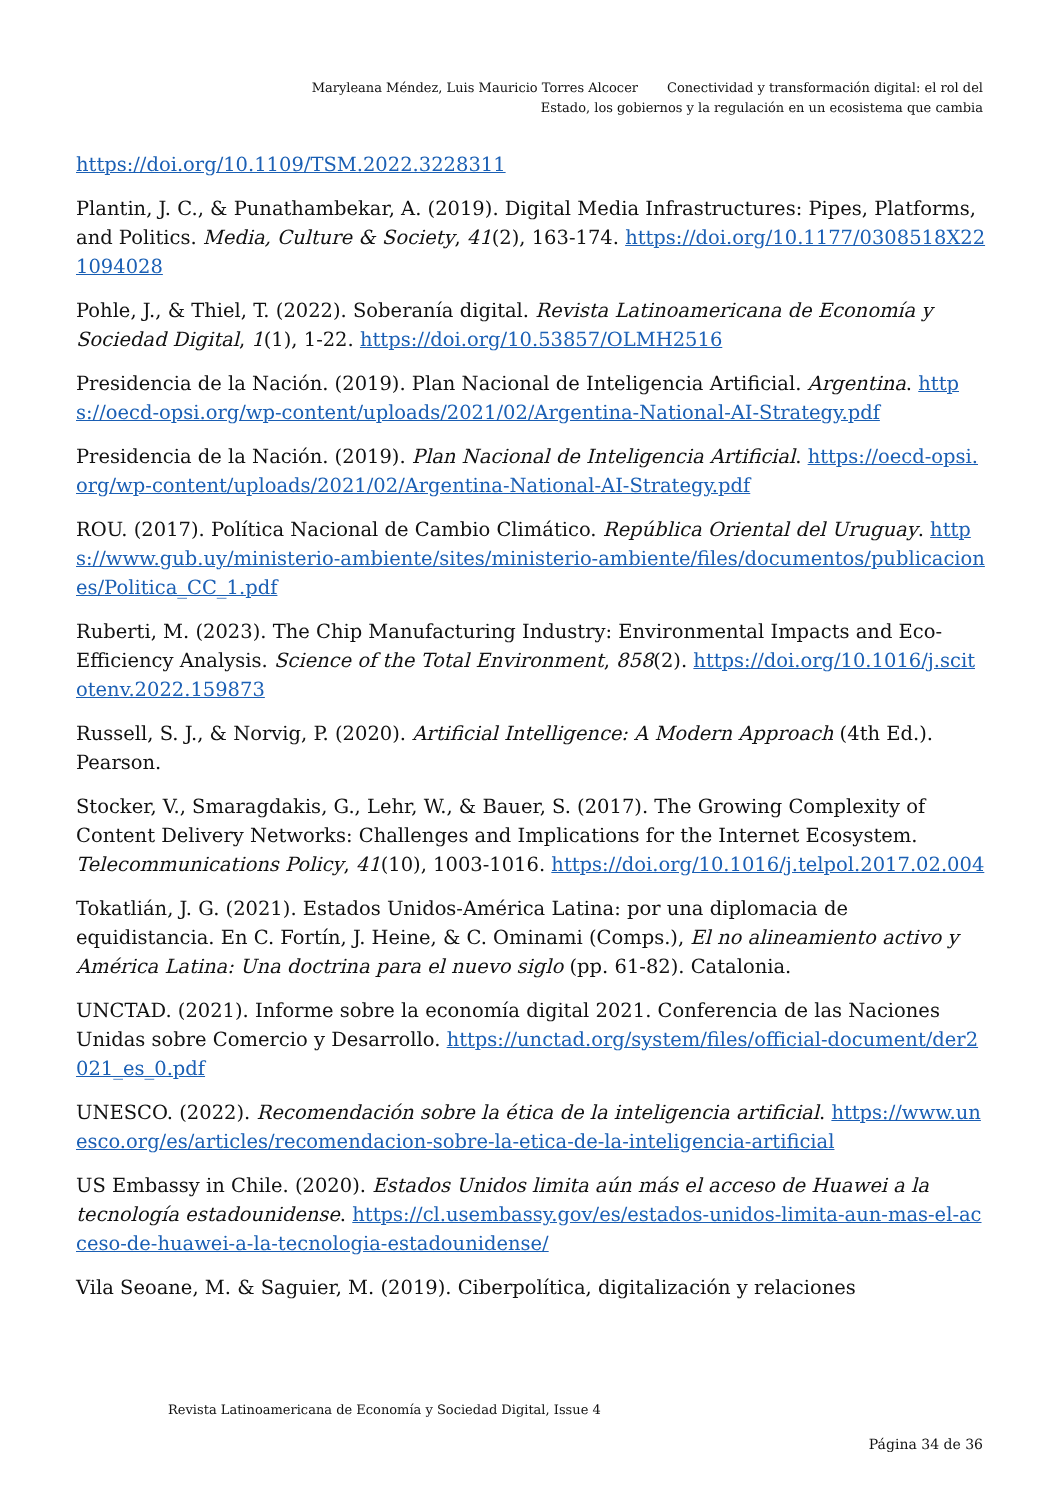Maryleana Méndez, Luis Mauricio Torres Alcocer Conectividad y transformación digital: el rol del Estado, los gobiernos y la regulación en un ecosistema que cambia
https://doi.org/10.1109/TSM.2022.3228311
Plantin, J. C., & Punathambekar, A. (2019). Digital Media Infrastructures: Pipes, Platforms, and Politics. Media, Culture & Society, 41(2), 163-174. https://doi.org/10.1177/0308518X221094028
Pohle, J., & Thiel, T. (2022). Soberanía digital. Revista Latinoamericana de Economía y Sociedad Digital, 1(1), 1-22. https://doi.org/10.53857/OLMH2516
Presidencia de la Nación. (2019). Plan Nacional de Inteligencia Artificial. Argentina. https://oecd-opsi.org/wp-content/uploads/2021/02/Argentina-National-AI-Strategy.pdf
Presidencia de la Nación. (2019). Plan Nacional de Inteligencia Artificial. https://oecd-opsi.org/wp-content/uploads/2021/02/Argentina-National-AI-Strategy.pdf
ROU. (2017). Política Nacional de Cambio Climático. República Oriental del Uruguay. https://www.gub.uy/ministerio-ambiente/sites/ministerio-ambiente/files/documentos/publicaciones/Politica_CC_1.pdf
Ruberti, M. (2023). The Chip Manufacturing Industry: Environmental Impacts and Eco-Efficiency Analysis. Science of the Total Environment, 858(2). https://doi.org/10.1016/j.scitotenv.2022.159873
Russell, S. J., & Norvig, P. (2020). Artificial Intelligence: A Modern Approach (4th Ed.). Pearson.
Stocker, V., Smaragdakis, G., Lehr, W., & Bauer, S. (2017). The Growing Complexity of Content Delivery Networks: Challenges and Implications for the Internet Ecosystem. Telecommunications Policy, 41(10), 1003-1016. https://doi.org/10.1016/j.telpol.2017.02.004
Tokatlián, J. G. (2021). Estados Unidos-América Latina: por una diplomacia de equidistancia. En C. Fortín, J. Heine, & C. Ominami (Comps.), El no alineamiento activo y América Latina: Una doctrina para el nuevo siglo (pp. 61-82). Catalonia.
UNCTAD. (2021). Informe sobre la economía digital 2021. Conferencia de las Naciones Unidas sobre Comercio y Desarrollo. https://unctad.org/system/files/official-document/der2021_es_0.pdf
UNESCO. (2022). Recomendación sobre la ética de la inteligencia artificial. https://www.unesco.org/es/articles/recomendacion-sobre-la-etica-de-la-inteligencia-artificial
US Embassy in Chile. (2020). Estados Unidos limita aún más el acceso de Huawei a la tecnología estadounidense. https://cl.usembassy.gov/es/estados-unidos-limita-aun-mas-el-acceso-de-huawei-a-la-tecnologia-estadounidense/
Vila Seoane, M. & Saguier, M. (2019). Ciberpolítica, digitalización y relaciones
Revista Latinoamericana de Economía y Sociedad Digital, Issue 4
Página 34 de 36